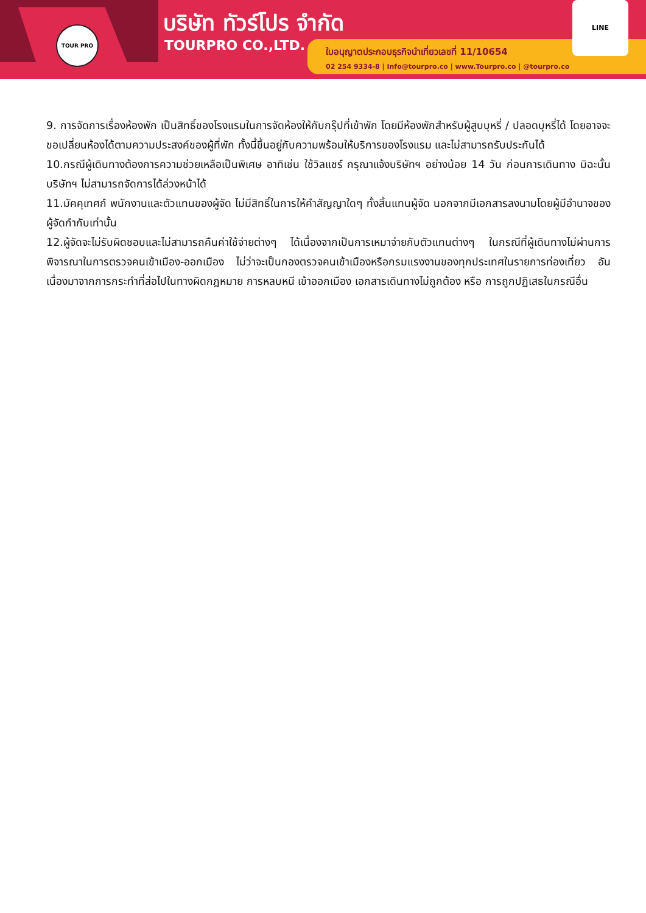TOUR PRO บริษัท ทัวร์โปร จำกัด
TOURPRO CO.,LTD.
ใบอนุญาตประกอบธุรกิจนำเที่ยวเลขที่ 11/10654
02 254 9334-8 | Info@tourpro.co | www.Tourpro.co | @tourpro.co
LINE
9. การจัดการเรื่องห้องพัก เป็นสิทธิ์ของโรงแรมในการจัดห้องให้กับกรุ๊ปที่เข้าพัก โดยมีห้องพักสำหรับผู้สูบบุหรี่ / ปลอดบุหรี่ได้ โดยอาจจะขอเปลี่ยนห้องได้ตามความประสงค์ของผู้ที่พัก ทั้งนี้ขึ้นอยู่กับความพร้อมให้บริการของโรงแรม และไม่สามารถรับประกันได้
10.กรณีผู้เดินทางต้องการความช่วยเหลือเป็นพิเศษ อาทิเช่น ใช้วิลแชร์ กรุณาแจ้งบริษัทฯ อย่างน้อย 14 วัน ก่อนการเดินทาง มิฉะนั้น บริษัทฯ ไม่สามารถจัดการได้ล่วงหน้าได้
11.มัคคุเทศก์ พนักงานและตัวแทนของผู้จัด ไม่มีสิทธิ์ในการให้คำสัญญาใดๆ ทั้งสิ้นแทนผู้จัด นอกจากมีเอกสารลงนามโดยผู้มีอำนาจของผู้จัดกำกับเท่านั้น
12.ผู้จัดจะไม่รับผิดชอบและไม่สามารถคืนค่าใช้จ่ายต่างๆ ได้เนื่องจากเป็นการเหมาจ่ายกับตัวแทนต่างๆ ในกรณีที่ผู้เดินทางไม่ผ่านการพิจารณาในการตรวจคนเข้าเมือง-ออกเมือง ไม่ว่าจะเป็นกองตรวจคนเข้าเมืองหรือกรมแรงงานของทุกประเทศในรายการท่องเที่ยว อันเนื่องมาจากการกระทำที่ส่อไปในทางผิดกฎหมาย การหลบหนี เข้าออกเมือง เอกสารเดินทางไม่ถูกต้อง หรือ การถูกปฏิเสธในกรณีอื่น